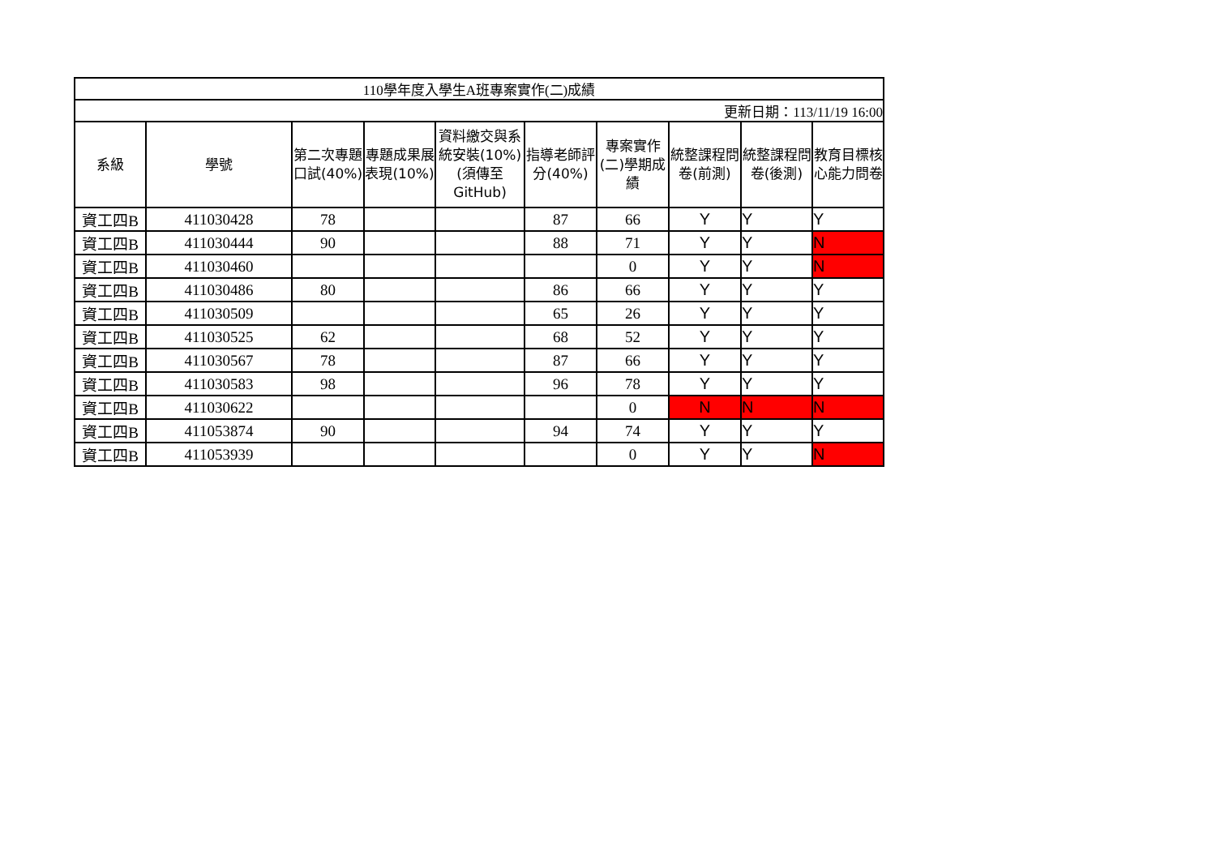| 110學年度入學生A班專案實作(二)成績 | | | | | | | | | |
| 更新日期：113/11/19 16:00 | | | | | | | | | |
| 系級 | 學號 | 第二次專題口試(40%) | 專題成果展表現(10%) | 資料繳交與系統安裝(10%)(須傳至GitHub) | 指導老師評分(40%) | 專案實作(二)學期成績 | 統整課程問卷(前測) | 統整課程問卷(後測) | 教育目標核心能力問卷 |
| 資工四B | 411030428 | 78 | | | 87 | 66 | Y | Y | Y |
| 資工四B | 411030444 | 90 | | | 88 | 71 | Y | Y | N |
| 資工四B | 411030460 | | | | | 0 | Y | Y | N |
| 資工四B | 411030486 | 80 | | | 86 | 66 | Y | Y | Y |
| 資工四B | 411030509 | | | | 65 | 26 | Y | Y | Y |
| 資工四B | 411030525 | 62 | | | 68 | 52 | Y | Y | Y |
| 資工四B | 411030567 | 78 | | | 87 | 66 | Y | Y | Y |
| 資工四B | 411030583 | 98 | | | 96 | 78 | Y | Y | Y |
| 資工四B | 411030622 | | | | | 0 | N | N | N |
| 資工四B | 411053874 | 90 | | | 94 | 74 | Y | Y | Y |
| 資工四B | 411053939 | | | | | 0 | Y | Y | N |